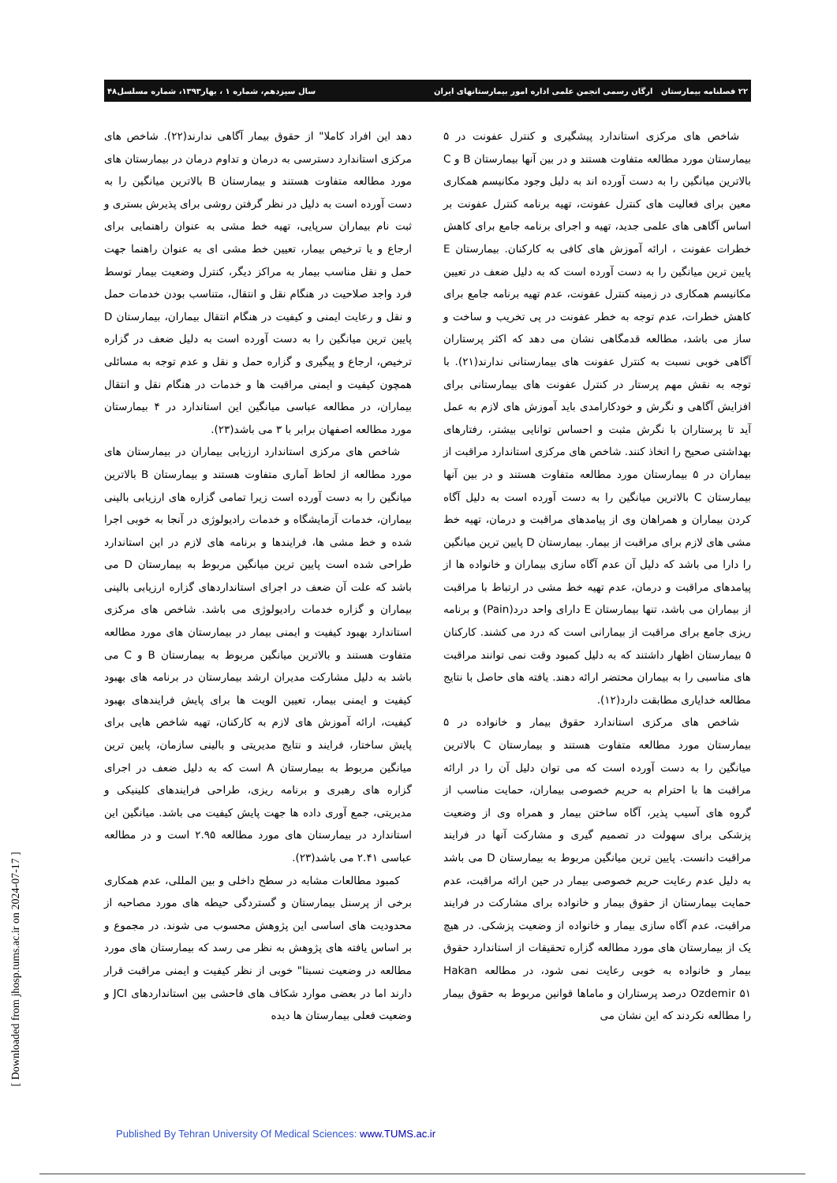۲۲ فصلنامه بیمارستان ارگان رسمی انجمن علمی اداره امور بیمارستانهای ایران سال سیزدهم، شماره ۱ ، بهار۱۳۹۳، شماره مسلسل۴۸
شاخص های مرکزی استاندارد پیشگیری و کنترل عفونت در ۵ بیمارستان مورد مطالعه متفاوت هستند و در بین آنها بیمارستان B و C بالاترین میانگین را به دست آورده اند به دلیل وجود مکانیسم همکاری معین برای فعالیت های کنترل عفونت، تهیه برنامه کنترل عفونت بر اساس آگاهی های علمی جدید، تهیه و اجرای برنامه جامع برای کاهش خطرات عفونت ، ارائه آموزش های کافی به کارکنان. بیمارستان E پایین ترین میانگین را به دست آورده است که به دلیل ضعف در تعیین مکانیسم همکاری در زمینه کنترل عفونت، عدم تهیه برنامه جامع برای کاهش خطرات، عدم توجه به خطر عفونت در پی تخریب و ساخت و ساز می باشد، مطالعه قدمگاهی نشان می دهد که اکثر پرستاران آگاهی خوبی نسبت به کنترل عفونت های بیمارستانی ندارند(۲۱). با توجه به نقش مهم پرستار در کنترل عفونت های بیمارستانی برای افزایش آگاهی و نگرش و خودکارامدی باید آموزش های لازم به عمل آید تا پرستاران با نگرش مثبت و احساس توانایی بیشتر، رفتارهای بهداشتی صحیح را اتخاذ کنند. شاخص های مرکزی استاندارد مراقبت از بیماران در ۵ بیمارستان مورد مطالعه متفاوت هستند و در بین آنها بیمارستان C بالاترین میانگین را به دست آورده است به دلیل آگاه کردن بیماران و همراهان وی از پیامدهای مراقبت و درمان، تهیه خط مشی های لازم برای مراقبت از بیمار. بیمارستان D پایین ترین میانگین را دارا می باشد که دلیل آن عدم آگاه سازی بیماران و خانواده ها از پیامدهای مراقبت و درمان، عدم تهیه خط مشی در ارتباط با مراقبت از بیماران می باشد، تنها بیمارستان E دارای واحد درد(Pain) و برنامه ریزی جامع برای مراقبت از بیمارانی است که درد می کشند. کارکنان ۵ بیمارستان اظهار داشتند که به دلیل کمبود وقت نمی توانند مراقبت های مناسبی را به بیماران محتضر ارائه دهند. یافته های حاصل با نتایج مطالعه خدایاری مطابقت دارد(۱۲).
شاخص های مرکزی استاندارد حقوق بیمار و خانواده در ۵ بیمارستان مورد مطالعه متفاوت هستند و بیمارستان C بالاترین میانگین را به دست آورده است که می توان دلیل آن را در ارائه مراقبت ها با احترام به حریم خصوصی بیماران، حمایت مناسب از گروه های آسیب پذیر، آگاه ساختن بیمار و همراه وی از وضعیت پزشکی برای سهولت در تصمیم گیری و مشارکت آنها در فرایند مراقبت دانست. پایین ترین میانگین مربوط به بیمارستان D می باشد به دلیل عدم رعایت حریم خصوصی بیمار در حین ارائه مراقبت، عدم حمایت بیمارستان از حقوق بیمار و خانواده برای مشارکت در فرایند مراقبت، عدم آگاه سازی بیمار و خانواده از وضعیت پزشکی. در هیچ یک از بیمارستان های مورد مطالعه گزاره تحقیقات از استاندارد حقوق بیمار و خانواده به خوبی رعایت نمی شود، در مطالعه Hakan Ozdemir ۵۱ درصد پرستاران و ماماها قوانین مربوط به حقوق بیمار را مطالعه نکردند که این نشان می
دهد این افراد کاملا" از حقوق بیمار آگاهی ندارند(۲۲). شاخص های مرکزی استاندارد دسترسی به درمان و تداوم درمان در بیمارستان های مورد مطالعه متفاوت هستند و بیمارستان B بالاترین میانگین را به دست آورده است به دلیل در نظر گرفتن روشی برای پذیرش بستری و ثبت نام بیماران سرپایی، تهیه خط مشی به عنوان راهنمایی برای ارجاع و یا ترخیص بیمار، تعیین خط مشی ای به عنوان راهنما جهت حمل و نقل مناسب بیمار به مراکز دیگر، کنترل وضعیت بیمار توسط فرد واجد صلاحیت در هنگام نقل و انتقال، متناسب بودن خدمات حمل و نقل و رعایت ایمنی و کیفیت در هنگام انتقال بیماران، بیمارستان D پایین ترین میانگین را به دست آورده است به دلیل ضعف در گزاره ترخیص، ارجاع و پیگیری و گزاره حمل و نقل و عدم توجه به مسائلی همچون کیفیت و ایمنی مراقبت ها و خدمات در هنگام نقل و انتقال بیماران، در مطالعه عباسی میانگین این استاندارد در ۴ بیمارستان مورد مطالعه اصفهان برابر با ۳ می باشد(۲۳).
شاخص های مرکزی استاندارد ارزیابی بیماران در بیمارستان های مورد مطالعه از لحاظ آماری متفاوت هستند و بیمارستان B بالاترین میانگین را به دست آورده است زیرا تمامی گزاره های ارزیابی بالینی بیماران، خدمات آزمایشگاه و خدمات رادیولوژی در آنجا به خوبی اجرا شده و خط مشی ها، فرایندها و برنامه های لازم در این استاندارد طراحی شده است پایین ترین میانگین مربوط به بیمارستان D می باشد که علت آن ضعف در اجرای استانداردهای گزاره ارزیابی بالینی بیماران و گزاره خدمات رادیولوژی می باشد. شاخص های مرکزی استاندارد بهبود کیفیت و ایمنی بیمار در بیمارستان های مورد مطالعه متفاوت هستند و بالاترین میانگین مربوط به بیمارستان B و C می باشد به دلیل مشارکت مدیران ارشد بیمارستان در برنامه های بهبود کیفیت و ایمنی بیمار، تعیین الویت ها برای پایش فرایندهای بهبود کیفیت، ارائه آموزش های لازم به کارکنان، تهیه شاخص هایی برای پایش ساختار، فرایند و نتایج مدیریتی و بالینی سازمان، پایین ترین میانگین مربوط به بیمارستان A است که به دلیل ضعف در اجرای گزاره های رهبری و برنامه ریزی، طراحی فرایندهای کلینیکی و مدیریتی، جمع آوری داده ها جهت پایش کیفیت می باشد. میانگین این استاندارد در بیمارستان های مورد مطالعه ۲.۹۵ است و در مطالعه عباسی ۲.۴۱ می باشد(۲۳).
کمبود مطالعات مشابه در سطح داخلی و بین المللی، عدم همکاری برخی از پرسنل بیمارستان و گستردگی حیطه های مورد مصاحبه از محدودیت های اساسی این پژوهش محسوب می شوند. در مجموع و بر اساس یافته های پژوهش به نظر می رسد که بیمارستان های مورد مطالعه در وضعیت نسبتا" خوبی از نظر کیفیت و ایمنی مراقبت قرار دارند اما در بعضی موارد شکاف های فاحشی بین استانداردهای JCI و وضعیت فعلی بیمارستان ها دیده
[ Downloaded from jhosp.tums.ac.ir on 2024-07-17 ]
Published By Tehran University Of Medical Sciences: www.TUMS.ac.ir